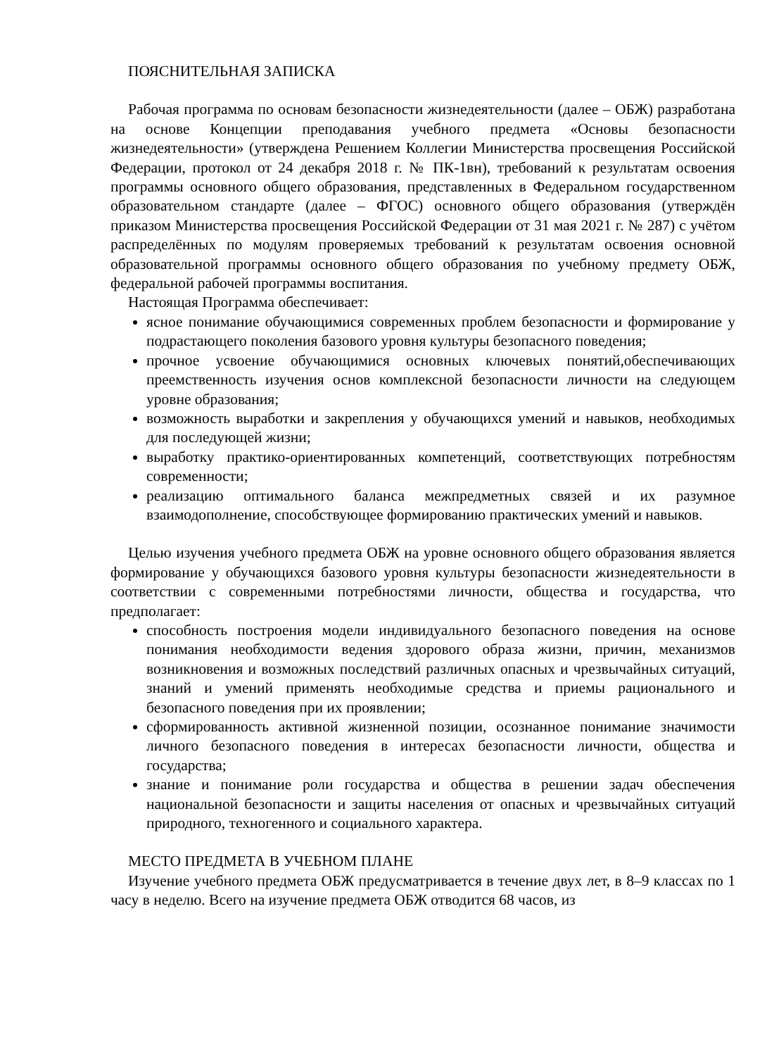ПОЯСНИТЕЛЬНАЯ ЗАПИСКА
Рабочая программа по основам безопасности жизнедеятельности (далее – ОБЖ) разработана на основе Концепции преподавания учебного предмета «Основы безопасности жизнедеятельности» (утверждена Решением Коллегии Министерства просвещения Российской Федерации, протокол от 24 декабря 2018 г. № ПК-1вн), требований к результатам освоения программы основного общего образования, представленных в Федеральном государственном образовательном стандарте (далее – ФГОС) основного общего образования (утверждён приказом Министерства просвещения Российской Федерации от 31 мая 2021 г. № 287) с учётом распределённых по модулям проверяемых требований к результатам освоения основной образовательной программы основного общего образования по учебному предмету ОБЖ, федеральной рабочей программы воспитания.
Настоящая Программа обеспечивает:
ясное понимание обучающимися современных проблем безопасности и формирование у подрастающего поколения базового уровня культуры безопасного поведения;
прочное усвоение обучающимися основных ключевых понятий,обеспечивающих преемственность изучения основ комплексной безопасности личности на следующем уровне образования;
возможность выработки и закрепления у обучающихся умений и навыков, необходимых для последующей жизни;
выработку практико-ориентированных компетенций, соответствующих потребностям современности;
реализацию оптимального баланса межпредметных связей и их разумное взаимодополнение, способствующее формированию практических умений и навыков.
Целью изучения учебного предмета ОБЖ на уровне основного общего образования является формирование у обучающихся базового уровня культуры безопасности жизнедеятельности в соответствии с современными потребностями личности, общества и государства, что предполагает:
способность построения модели индивидуального безопасного поведения на основе понимания необходимости ведения здорового образа жизни, причин, механизмов возникновения и возможных последствий различных опасных и чрезвычайных ситуаций, знаний и умений применять необходимые средства и приемы рационального и безопасного поведения при их проявлении;
сформированность активной жизненной позиции, осознанное понимание значимости личного безопасного поведения в интересах безопасности личности, общества и государства;
знание и понимание роли государства и общества в решении задач обеспечения национальной безопасности и защиты населения от опасных и чрезвычайных ситуаций природного, техногенного и социального характера.
МЕСТО ПРЕДМЕТА В УЧЕБНОМ ПЛАНЕ
Изучение учебного предмета ОБЖ предусматривается в течение двух лет, в 8–9 классах по 1 часу в неделю. Всего на изучение предмета ОБЖ отводится 68 часов, из